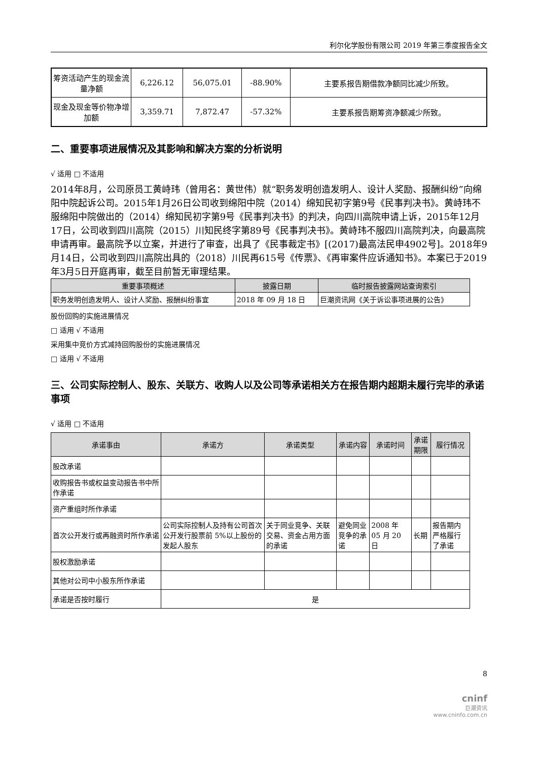利尔化学股份有限公司 2019 年第三季度报告全文
| 筹资活动产生的现金流量净额 | 6,226.12 | 56,075.01 | -88.90% | 主要系报告期借款净额同比减少所致。 |
| 现金及现金等价物净增加额 | 3,359.71 | 7,872.47 | -57.32% | 主要系报告期筹资净额减少所致。 |
二、重要事项进展情况及其影响和解决方案的分析说明
√ 适用 □ 不适用
2014年8月，公司原员工黄峙玮（曾用名：黄世伟）就“职务发明创造发明人、设计人奖励、报酬纠纷”向绵阳中院起诉公司。2015年1月26日公司收到绵阳中院（2014）绵知民初字第9号《民事判决书》。黄峙玮不服绵阳中院做出的（2014）绵知民初字第9号《民事判决书》的判决，向四川高院申请上诉，2015年12月17日，公司收到四川高院（2015）川知民终字第89号《民事判决书》。黄峙玮不服四川高院判决，向最高院申请再审。最高院予以立案，并进行了审查，出具了《民事裁定书》[(2017)最高法民申4902号]。2018年9月14日，公司收到四川高院出具的（2018）川民再615号《传票》、《再审案件应诉通知书》。本案已于2019年3月5日开庭再审，截至目前暂无审理结果。
| 重要事项概述 | 披露日期 | 临时报告披露网站查询索引 |
| --- | --- | --- |
| 职务发明创造发明人、设计人奖励、报酬纠纷事宜 | 2018 年 09 月 18 日 | 巨潮资讯网《关于诉讼事项进展的公告》 |
股份回购的实施进展情况
□ 适用 √ 不适用
采用集中竞价方式减持回购股份的实施进展情况
□ 适用 √ 不适用
三、公司实际控制人、股东、关联方、收购人以及公司等承诺相关方在报告期内超期未履行完毕的承诺事项
√ 适用 □ 不适用
| 承诺事由 | 承诺方 | 承诺类型 | 承诺内容 | 承诺时间 | 承诺期限 | 履行情况 |
| --- | --- | --- | --- | --- | --- | --- |
| 股改承诺 | | | | | | |
| 收购报告书或权益变动报告书中所作承诺 | | | | | | |
| 资产重组时所作承诺 | | | | | | |
| 首次公开发行或再融资时所作承诺 | 公司实际控制人及持有公司首次公开发行股票前 5%以上股份的发起人股东 | 关于同业竞争、关联交易、资金占用方面的承诺 | 避免同业竞争的承诺 | 2008 年 05 月 20 日 | 长期 | 报告期内严格履行了承诺 |
| 股权激励承诺 | | | | | | |
| 其他对公司中小股东所作承诺 | | | | | | |
| 承诺是否按时履行 | 是 | | | | | |
8
cninf
巨潮资讯
www.cninfo.com.cn